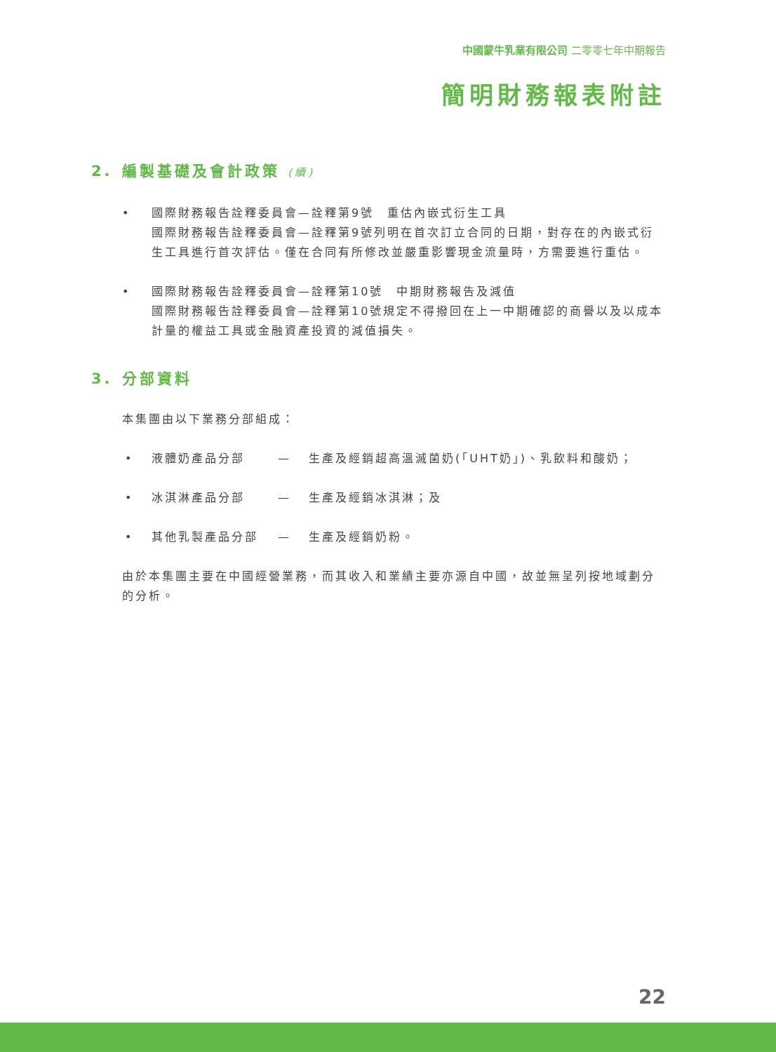中國蒙牛乳業有限公司 二零零七年中期報告
簡明財務報表附註
2. 編製基礎及會計政策 (續)
• 國際財務報告詮釋委員會—詮釋第9號　重估內嵌式衍生工具
國際財務報告詮釋委員會—詮釋第9號列明在首次訂立合同的日期，對存在的內嵌式衍生工具進行首次評估。僅在合同有所修改並嚴重影響現金流量時，方需要進行重估。
• 國際財務報告詮釋委員會—詮釋第10號　中期財務報告及減值
國際財務報告詮釋委員會—詮釋第10號規定不得撥回在上一中期確認的商譽以及以成本計量的權益工具或金融資產投資的減值損失。
3. 分部資料
本集團由以下業務分部組成：
• 液體奶產品分部 — 生產及經銷超高溫滅菌奶(「UHT奶」)、乳飲料和酸奶；
• 冰淇淋產品分部 — 生產及經銷冰淇淋；及
• 其他乳製產品分部 — 生產及經銷奶粉。
由於本集團主要在中國經營業務，而其收入和業績主要亦源自中國，故並無呈列按地域劃分的分析。
22